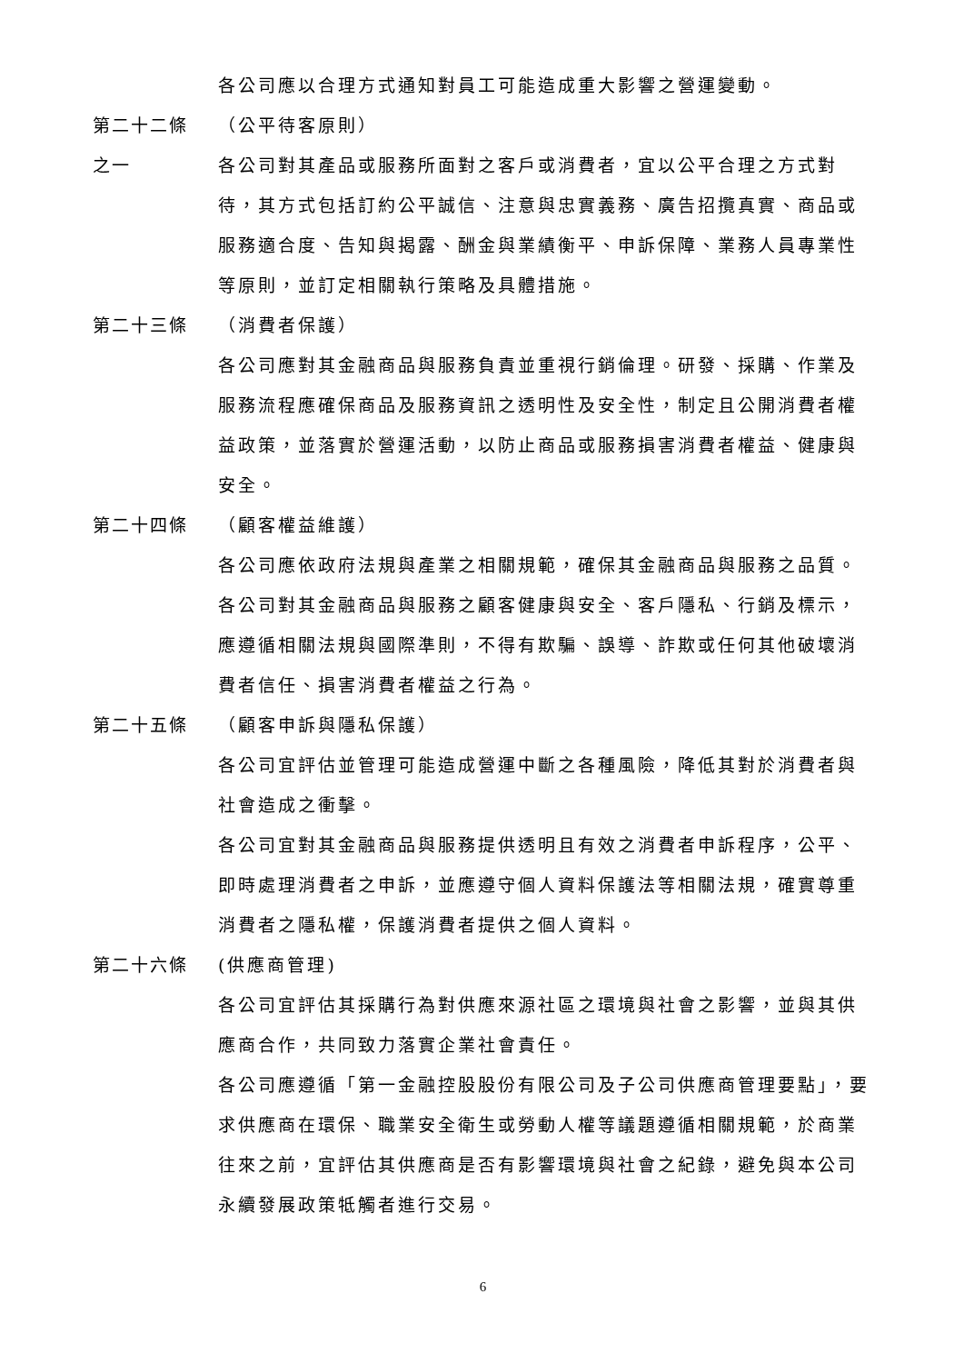各公司應以合理方式通知對員工可能造成重大影響之營運變動。
第二十二條 （公平待客原則）
之一 各公司對其產品或服務所面對之客戶或消費者，宜以公平合理之方式對待，其方式包括訂約公平誠信、注意與忠實義務、廣告招攬真實、商品或服務適合度、告知與揭露、酬金與業績衡平、申訴保障、業務人員專業性等原則，並訂定相關執行策略及具體措施。
第二十三條 （消費者保護）
各公司應對其金融商品與服務負責並重視行銷倫理。研發、採購、作業及服務流程應確保商品及服務資訊之透明性及安全性，制定且公開消費者權益政策，並落實於營運活動，以防止商品或服務損害消費者權益、健康與安全。
第二十四條 （顧客權益維護）
各公司應依政府法規與產業之相關規範，確保其金融商品與服務之品質。
各公司對其金融商品與服務之顧客健康與安全、客戶隱私、行銷及標示，應遵循相關法規與國際準則，不得有欺騙、誤導、詐欺或任何其他破壞消費者信任、損害消費者權益之行為。
第二十五條 （顧客申訴與隱私保護）
各公司宜評估並管理可能造成營運中斷之各種風險，降低其對於消費者與社會造成之衝擊。
各公司宜對其金融商品與服務提供透明且有效之消費者申訴程序，公平、即時處理消費者之申訴，並應遵守個人資料保護法等相關法規，確實尊重消費者之隱私權，保護消費者提供之個人資料。
第二十六條 (供應商管理)
各公司宜評估其採購行為對供應來源社區之環境與社會之影響，並與其供應商合作，共同致力落實企業社會責任。
各公司應遵循「第一金融控股股份有限公司及子公司供應商管理要點」，要求供應商在環保、職業安全衛生或勞動人權等議題遵循相關規範，於商業往來之前，宜評估其供應商是否有影響環境與社會之紀錄，避免與本公司永續發展政策牴觸者進行交易。
6